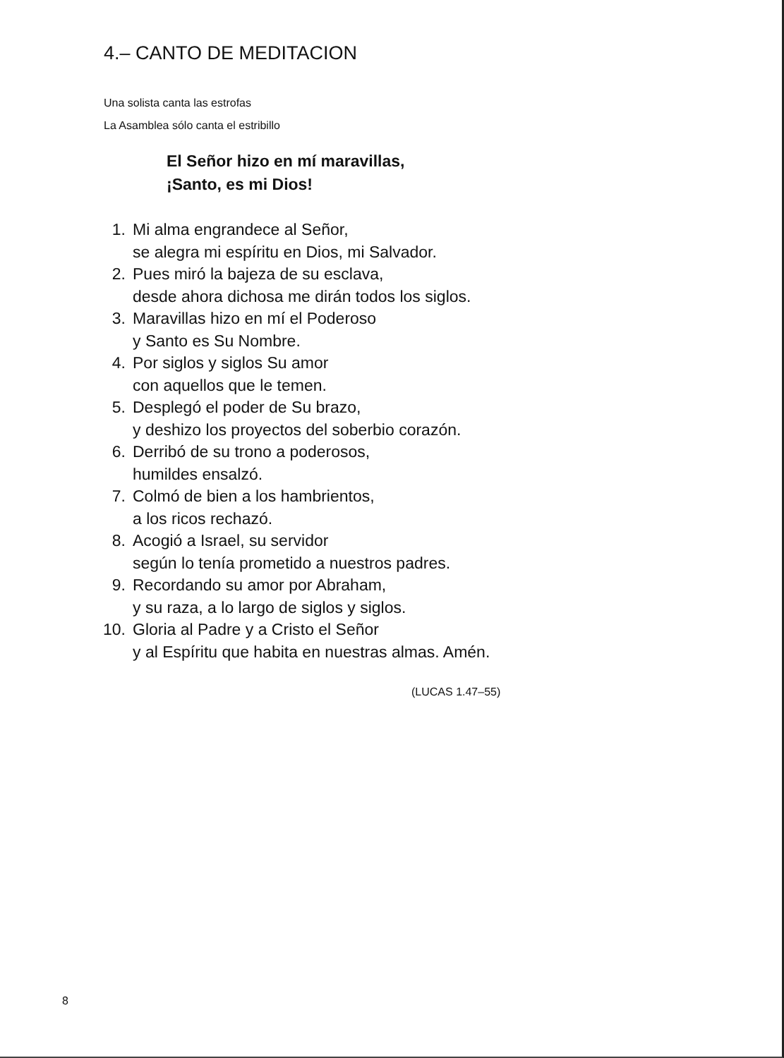4.– CANTO DE MEDITACION
Una solista canta las estrofas
La Asamblea sólo canta el estribillo
El Señor hizo en mí maravillas,
¡Santo, es mi Dios!
1. Mi alma engrandece al Señor,
se alegra mi espíritu en Dios, mi Salvador.
2. Pues miró la bajeza de su esclava,
desde ahora dichosa me dirán todos los siglos.
3. Maravillas hizo en mí el Poderoso
y Santo es Su Nombre.
4. Por siglos y siglos Su amor
con aquellos que le temen.
5. Desplegó el poder de Su brazo,
y deshizo los proyectos del soberbio corazón.
6. Derribó de su trono a poderosos,
humildes ensalzó.
7. Colmó de bien a los hambrientos,
a los ricos rechazó.
8. Acogió a Israel, su servidor
según lo tenía prometido a nuestros padres.
9. Recordando su amor por Abraham,
y su raza, a lo largo de siglos y siglos.
10. Gloria al Padre y a Cristo el Señor
y al Espíritu que habita en nuestras almas. Amén.
(LUCAS 1.47–55)
8